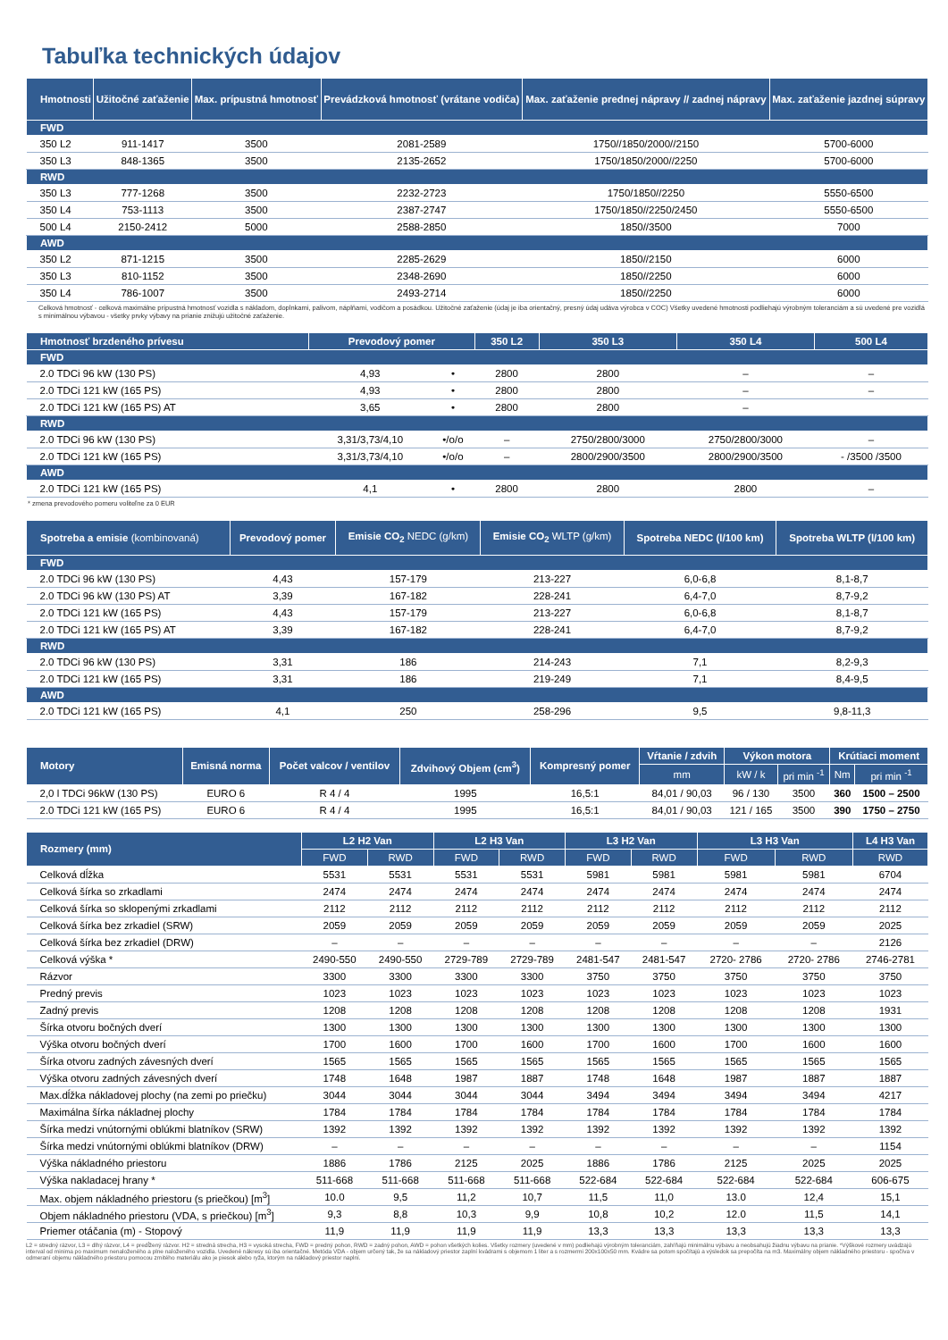Tabuľka technických údajov
| Hmotnosti | Užitočné zaťaženie | Max. prípustná hmotnosť | Prevádzková hmotnosť (vrátane vodiča) | Max. zaťaženie prednej nápravy // zadnej nápravy | Max. zaťaženie jazdnej súpravy |
| --- | --- | --- | --- | --- | --- |
| FWD | | | | | |
| 350 L2 | 911-1417 | 3500 | 2081-2589 | 1750//1850/2000//2150 | 5700-6000 |
| 350 L3 | 848-1365 | 3500 | 2135-2652 | 1750/1850/2000//2250 | 5700-6000 |
| RWD | | | | | |
| 350 L3 | 777-1268 | 3500 | 2232-2723 | 1750/1850//2250 | 5550-6500 |
| 350 L4 | 753-1113 | 3500 | 2387-2747 | 1750/1850//2250/2450 | 5550-6500 |
| 500 L4 | 2150-2412 | 5000 | 2588-2850 | 1850//3500 | 7000 |
| AWD | | | | | |
| 350 L2 | 871-1215 | 3500 | 2285-2629 | 1850//2150 | 6000 |
| 350 L3 | 810-1152 | 3500 | 2348-2690 | 1850//2250 | 6000 |
| 350 L4 | 786-1007 | 3500 | 2493-2714 | 1850//2250 | 6000 |
Celková hmotnosť - celková maximálne prípustná hmotnosť vozidla s nákladom, doplnkami, palivom, náplňami, vodičom a posádkou. Užitočné zaťaženie (údaj je iba orientačný, presný údaj udáva výrobca v COC) Všetky uvedené hmotnosti podliehajú výrobným toleranciám a sú uvedené pre vozidlá s minimálnou výbavou - všetky prvky výbavy na prianie znižujú užitočné zaťaženie.
| Hmotnosť brzdeného prívesu | Prevodový pomer | | 350 L2 | 350 L3 | 350 L4 | 500 L4 |
| --- | --- | --- | --- | --- | --- | --- |
| FWD | | | | | | |
| 2.0 TDCi 96 kW (130 PS) | 4,93 | • | 2800 | 2800 | – | – |
| 2.0 TDCi 121 kW (165 PS) | 4,93 | • | 2800 | 2800 | – | – |
| 2.0 TDCi 121 kW (165 PS) AT | 3,65 | • | 2800 | 2800 | – | |
| RWD | | | | | | |
| 2.0 TDCi 96 kW (130 PS) | 3,31/3,73/4,10 | •/o/o | – | 2750/2800/3000 | 2750/2800/3000 | – |
| 2.0 TDCi 121 kW (165 PS) | 3,31/3,73/4,10 | •/o/o | – | 2800/2900/3500 | 2800/2900/3500 | - /3500 /3500 |
| AWD | | | | | | |
| 2.0 TDCi 121 kW (165 PS) | 4,1 | • | 2800 | 2800 | 2800 | – |
* zmena prevodového pomeru voliteľne za 0 EUR
| Spotreba a emisie (kombinovaná) | Prevodový pomer | Emisie CO<sub>2</sub> NEDC (g/km) | Emisie CO<sub>2</sub> WLTP (g/km) | Spotreba NEDC (l/100 km) | Spotreba WLTP (l/100 km) |
| --- | --- | --- | --- | --- | --- |
| FWD | | | | | |
| 2.0 TDCi 96 kW (130 PS) | 4,43 | 157-179 | 213-227 | 6,0-6,8 | 8,1-8,7 |
| 2.0 TDCi 96 kW (130 PS) AT | 3,39 | 167-182 | 228-241 | 6,4-7,0 | 8,7-9,2 |
| 2.0 TDCi 121 kW (165 PS) | 4,43 | 157-179 | 213-227 | 6,0-6,8 | 8,1-8,7 |
| 2.0 TDCi 121 kW (165 PS) AT | 3,39 | 167-182 | 228-241 | 6,4-7,0 | 8,7-9,2 |
| RWD | | | | | |
| 2.0 TDCi 96 kW (130 PS) | 3,31 | 186 | 214-243 | 7,1 | 8,2-9,3 |
| 2.0 TDCi 121 kW (165 PS) | 3,31 | 186 | 219-249 | 7,1 | 8,4-9,5 |
| AWD | | | | | |
| 2.0 TDCi 121 kW (165 PS) | 4,1 | 250 | 258-296 | 9,5 | 9,8-11,3 |
| Motory | Emisná norma | Počet valcov / ventilov | Zdvihový Objem (cm<sup>3</sup>) | Kompresný pomer | Vŕtanie / zdvih | Výkon motora | | Krútiaci moment | |
| --- | --- | --- | --- | --- | --- | --- | --- | --- | --- |
| | | | | | mm | kW / k | pri min <sup>-1</sup> | Nm | pri min <sup>-1</sup> |
| 2,0 l TDCi 96kW (130 PS) | EURO 6 | R 4 / 4 | 1995 | 16,5:1 | 84,01 / 90,03 | 96 / 130 | 3500 | 360 | 1500 – 2500 |
| 2.0 TDCi 121 kW (165 PS) | EURO 6 | R 4 / 4 | 1995 | 16,5:1 | 84,01 / 90,03 | 121 / 165 | 3500 | 390 | 1750 – 2750 |
| Rozmery (mm) | L2 H2 Van | | L2 H3 Van | | L3 H2 Van | | L3 H3 Van | | L4 H3 Van |
| --- | --- | --- | --- | --- | --- | --- | --- | --- | --- |
| | FWD | RWD | FWD | RWD | FWD | RWD | FWD | RWD | RWD |
| Celková dĺžka | 5531 | 5531 | 5531 | 5531 | 5981 | 5981 | 5981 | 5981 | 6704 |
| Celková šírka so zrkadlami | 2474 | 2474 | 2474 | 2474 | 2474 | 2474 | 2474 | 2474 | 2474 |
| Celková šírka so sklopenými zrkadlami | 2112 | 2112 | 2112 | 2112 | 2112 | 2112 | 2112 | 2112 | 2112 |
| Celková šírka bez zrkadiel (SRW) | 2059 | 2059 | 2059 | 2059 | 2059 | 2059 | 2059 | 2059 | 2025 |
| Celková šírka bez zrkadiel (DRW) | – | – | – | – | – | – | – | – | 2126 |
| Celková výška * | 2490-550 | 2490-550 | 2729-789 | 2729-789 | 2481-547 | 2481-547 | 2720- 2786 | 2720- 2786 | 2746-2781 |
| Rázvor | 3300 | 3300 | 3300 | 3300 | 3750 | 3750 | 3750 | 3750 | 3750 |
| Predný previs | 1023 | 1023 | 1023 | 1023 | 1023 | 1023 | 1023 | 1023 | 1023 |
| Zadný previs | 1208 | 1208 | 1208 | 1208 | 1208 | 1208 | 1208 | 1208 | 1931 |
| Šírka otvoru bočných dverí | 1300 | 1300 | 1300 | 1300 | 1300 | 1300 | 1300 | 1300 | 1300 |
| Výška otvoru bočných dverí | 1700 | 1600 | 1700 | 1600 | 1700 | 1600 | 1700 | 1600 | 1600 |
| Šírka otvoru zadných závesných dverí | 1565 | 1565 | 1565 | 1565 | 1565 | 1565 | 1565 | 1565 | 1565 |
| Výška otvoru zadných závesných dverí | 1748 | 1648 | 1987 | 1887 | 1748 | 1648 | 1987 | 1887 | 1887 |
| Max.dĺžka nákladovej plochy (na zemi po priečku) | 3044 | 3044 | 3044 | 3044 | 3494 | 3494 | 3494 | 3494 | 4217 |
| Maximálna šírka nákladnej plochy | 1784 | 1784 | 1784 | 1784 | 1784 | 1784 | 1784 | 1784 | 1784 |
| Šírka medzi vnútornými oblúkmi blatníkov (SRW) | 1392 | 1392 | 1392 | 1392 | 1392 | 1392 | 1392 | 1392 | 1392 |
| Šírka medzi vnútornými oblúkmi blatníkov (DRW) | – | – | – | – | – | – | – | – | 1154 |
| Výška nákladného priestoru | 1886 | 1786 | 2125 | 2025 | 1886 | 1786 | 2125 | 2025 | 2025 |
| Výška nakladacej hrany * | 511-668 | 511-668 | 511-668 | 511-668 | 522-684 | 522-684 | 522-684 | 522-684 | 606-675 |
| Max. objem nákladného priestoru (s priečkou) [m<sup>3</sup>] | 10.0 | 9,5 | 11,2 | 10,7 | 11,5 | 11,0 | 13.0 | 12,4 | 15,1 |
| Objem nákladného priestoru (VDA, s priečkou) [m<sup>3</sup>] | 9,3 | 8,8 | 10,3 | 9,9 | 10,8 | 10,2 | 12.0 | 11,5 | 14,1 |
| Priemer otáčania (m) - Stopový | 11,9 | 11,9 | 11,9 | 11,9 | 13,3 | 13,3 | 13,3 | 13,3 | 13,3 |
L2 = stredný rázvor, L3 = dlhý rázvor, L4 = predĺžený rázvor. H2 = stredná strecha, H3 = vysoká strecha, FWD = predný pohon, RWD = zadný pohon, AWD = pohon všetkých kolies. Všetky rozmery (uvedené v mm) podliehajú výrobným toleranciám, zahŕňajú minimálnu výbavu a neobsahujú žiadnu výbavu na prianie. *Výškové rozmery uvádzajú interval od minima po maximum nenaloženého a plne naloženého vozidla. Uvedené nákresy sú iba orientačné. Metóda VDA - objem určený tak, že sa nákladový priestor zaplní kvádrami s objemom 1 liter a s rozmermi 200x100x50 mm. Kvádre sa potom spočítajú a výsledok sa prepočíta na m3. Maximálny objem nákladného priestoru - spočíva v odmeraní objemu nákladného priestoru pomocou zrnitého materiálu ako je piesok alebo ryža, ktorým na nákladový priestor naplní.